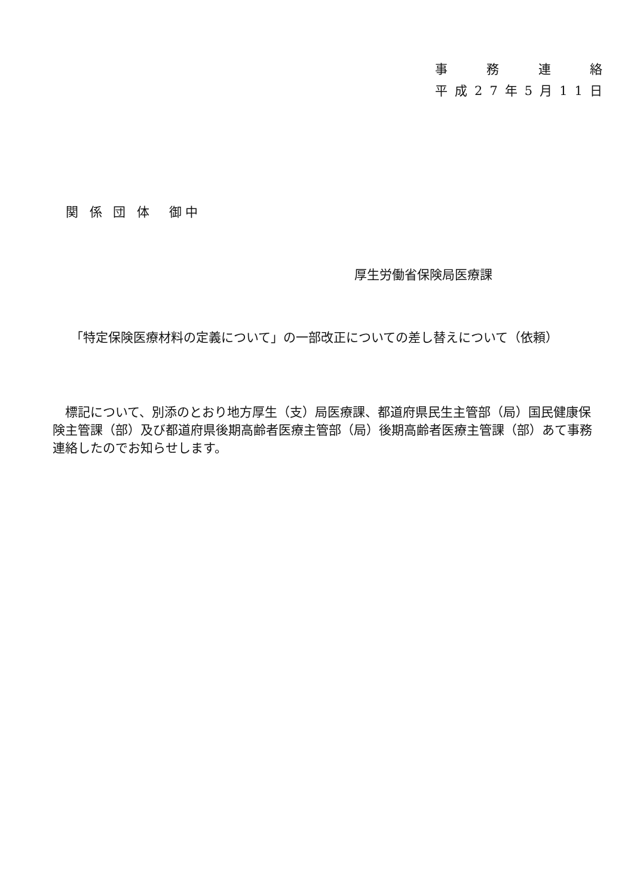事務連絡
平成 27 年 5 月 11 日
関 係 団 体　御中
厚生労働省保険局医療課
「特定保険医療材料の定義について」の一部改正についての差し替えについて（依頼）
　標記について、別添のとおり地方厚生（支）局医療課、都道府県民生主管部（局）国民健康保険主管課（部）及び都道府県後期高齢者医療主管部（局）後期高齢者医療主管課（部）あて事務連絡したのでお知らせします。